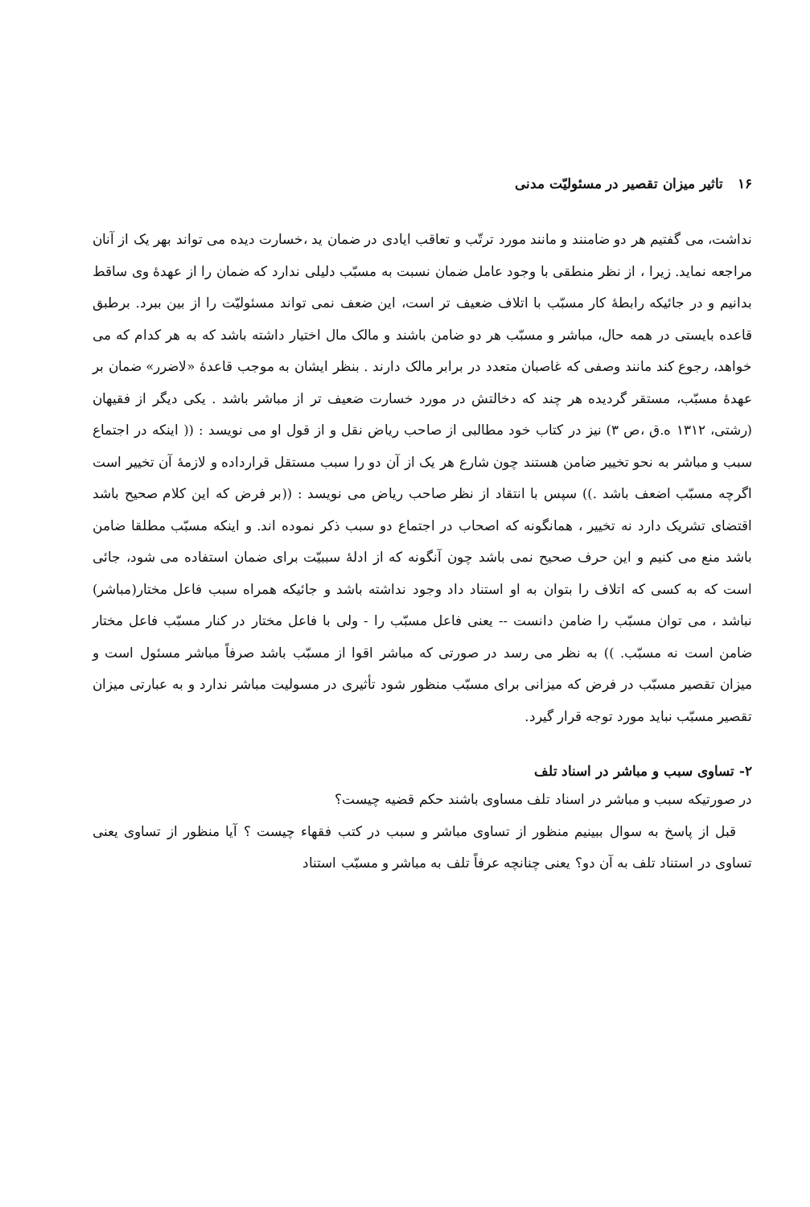۱۶ تاثیر میزان تقصیر در مسئولیّت مدنی
نداشت، می گفتیم هر دو ضامنند و مانند مورد ترتّب و تعاقب ایادی در ضمان ید ،خسارت دیده می تواند بهر یک از آنان مراجعه نماید. زیرا ، از نظر منطقی با وجود عامل ضمان نسبت به مسبّب دلیلی ندارد که ضمان را از عهدهٔ وی ساقط بدانیم و در جائیکه رابطهٔ کار مسبّب با اتلاف ضعیف تر است، این ضعف نمی تواند مسئولیّت را از بین ببرد. برطبق قاعده بایستی در همه حال، مباشر و مسبّب هر دو ضامن باشند و مالک مال اختیار داشته باشد که به هر کدام که می خواهد، رجوع کند مانند وصفی که غاصبان متعدد در برابر مالک دارند . بنظر ایشان به موجب قاعدهٔ «لاضرر» ضمان بر عهدهٔ مسبّب، مستقر گردیده هر چند که دخالتش در مورد خسارت ضعیف تر از مباشر باشد . یکی دیگر از فقیهان (رشتی، ۱۳۱۲ ه.ق ،ص ۳) نیز در کتاب خود مطالبی از صاحب ریاض نقل و از قول او می نویسد : (( اینکه در اجتماع سبب و مباشر به نحو تخییر ضامن هستند چون شارع هر یک از آن دو را سبب مستقل قرارداده و لازمهٔ آن تخییر است اگرچه مسبّب اضعف باشد .)) سپس با انتقاد از نظر صاحب ریاض می نویسد : ((بر فرض که این کلام صحیح باشد اقتضای تشریک دارد نه تخییر ، همانگونه که اصحاب در اجتماع دو سبب ذکر نموده اند. و اینکه مسبّب مطلقا ضامن باشد منع می کنیم و این حرف صحیح نمی باشد چون آنگونه که از ادلهٔ سببیّت برای ضمان استفاده می شود، جائی است که به کسی که اتلاف را بتوان به او استناد داد وجود نداشته باشد و جائیکه همراه سبب فاعل مختار(مباشر) نباشد ، می توان مسبّب را ضامن دانست -- یعنی فاعل مسبّب را - ولی با فاعل مختار در کنار مسبّب فاعل مختار ضامن است نه مسبّب. )) به نظر می رسد در صورتی که مباشر اقوا از مسبّب باشد صرفاً مباشر مسئول است و میزان تقصیر مسبّب در فرض که میزانی برای مسبّب منظور شود تأثیری در مسولیت مباشر ندارد و به عبارتی میزان تقصیر مسبّب نباید مورد توجه قرار گیرد.
۲- تساوی سبب و مباشر در اسناد تلف
در صورتیکه سبب و مباشر در اسناد تلف مساوی باشند حکم قضیه چیست؟
قبل از پاسخ به سوال ببینیم منظور از تساوی مباشر و سبب در کتب فقهاء چیست ؟ آیا منظور از تساوی یعنی تساوی در استناد تلف به آن دو؟ یعنی چنانچه عرفاً تلف به مباشر و مسبّب استناد